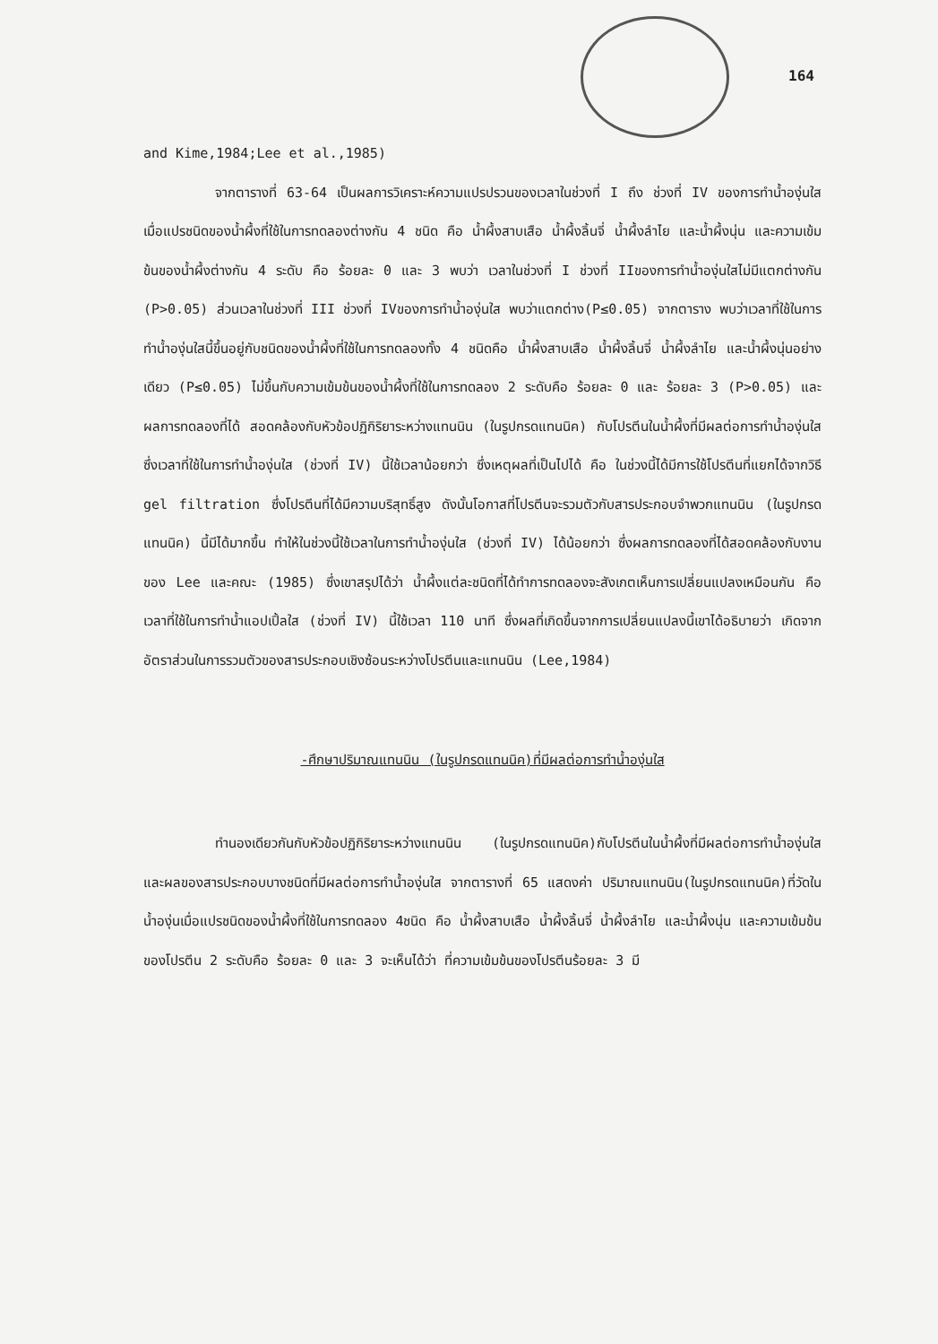164
and Kime,1984;Lee et al.,1985)
จากตารางที่ 63-64 เป็นผลการวิเคราะห์ความแปรปรวนของเวลาในช่วงที่ I ถึง ช่วงที่ IV ของการทำน้ำองุ่นใส เมื่อแปรชนิดของน้ำผึ้งที่ใช้ในการทดลองต่างกัน 4 ชนิด คือ น้ำผึ้งสาบเสือ น้ำผึ้งลิ้นจี่ น้ำผึ้งลำไย และน้ำผึ้งนุ่น และความเข้มข้นของน้ำผึ้งต่างกัน 4 ระดับ คือ ร้อยละ 0 และ 3 พบว่า เวลาในช่วงที่ I ช่วงที่ IIของการทำน้ำองุ่นใสไม่มีแตกต่างกัน (P>0.05) ส่วนเวลาในช่วงที่ III ช่วงที่ IVของการทำน้ำองุ่นใส พบว่าแตกต่าง(P≤0.05) จากตาราง พบว่าเวลาที่ใช้ในการทำน้ำองุ่นใสนี้ขึ้นอยู่กับชนิดของน้ำผึ้งที่ใช้ในการทดลองทั้ง 4 ชนิดคือ น้ำผึ้งสาบเสือ น้ำผึ้งลิ้นจี่ น้ำผึ้งลำไย และน้ำผึ้งนุ่นอย่างเดียว (P≤0.05) ไม่ขึ้นกับความเข้มข้นของน้ำผึ้งที่ใช้ในการทดลอง 2 ระดับคือ ร้อยละ 0 และ ร้อยละ 3 (P>0.05) และผลการทดลองที่ได้ สอดคล้องกับหัวข้อปฏิกิริยาระหว่างแทนนิน (ในรูปกรดแทนนิค) กับโปรตีนในน้ำผึ้งที่มีผลต่อการทำน้ำองุ่นใส ซึ่งเวลาที่ใช้ในการทำน้ำองุ่นใส (ช่วงที่ IV) นี้ใช้เวลาน้อยกว่า ซึ่งเหตุผลที่เป็นไปได้ คือ ในช่วงนี้ได้มีการใช้โปรตีนที่แยกได้จากวิธี gel filtration ซึ่งโปรตีนที่ได้มีความบริสุทธิ์สูง ดังนั้นโอกาสที่โปรตีนจะรวมตัวกับสารประกอบจำพวกแทนนิน (ในรูปกรดแทนนิค) นี้มีได้มากขึ้น ทำให้ในช่วงนี้ใช้เวลาในการทำน้ำองุ่นใส (ช่วงที่ IV) ได้น้อยกว่า ซึ่งผลการทดลองที่ได้สอดคล้องกับงานของ Lee และคณะ (1985) ซึ่งเขาสรุปได้ว่า น้ำผึ้งแต่ละชนิดที่ได้ทำการทดลองจะสังเกตเห็นการเปลี่ยนแปลงเหมือนกัน คือ เวลาที่ใช้ในการทำน้ำแอปเปิ้ลใส (ช่วงที่ IV) นี้ใช้เวลา 110 นาที ซึ่งผลที่เกิดขึ้นจากการเปลี่ยนแปลงนี้เขาได้อธิบายว่า เกิดจากอัตราส่วนในการรวมตัวของสารประกอบเชิงซ้อนระหว่างโปรตีนและแทนนิน (Lee,1984)
-ศึกษาปริมาณแทนนิน (ในรูปกรดแทนนิค)ที่มีผลต่อการทำน้ำองุ่นใส
ทำนองเดียวกันกับหัวข้อปฏิกิริยาระหว่างแทนนิน (ในรูปกรดแทนนิค)กับโปรตีนในน้ำผึ้งที่มีผลต่อการทำน้ำองุ่นใส และผลของสารประกอบบางชนิดที่มีผลต่อการทำน้ำองุ่นใส จากตารางที่ 65 แสดงค่า ปริมาณแทนนิน(ในรูปกรดแทนนิค)ที่วัดในน้ำองุ่นเมื่อแปรชนิดของน้ำผึ้งที่ใช้ในการทดลอง 4ชนิด คือ น้ำผึ้งสาบเสือ น้ำผึ้งลิ้นจี่ น้ำผึ้งลำไย และน้ำผึ้งนุ่น และความเข้มข้นของโปรตีน 2 ระดับคือ ร้อยละ 0 และ 3 จะเห็นได้ว่า ที่ความเข้มข้นของโปรตีนร้อยละ 3 มี